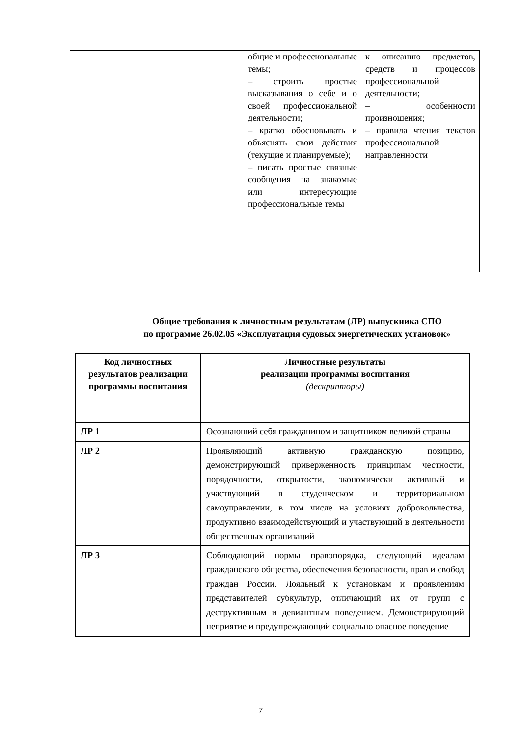| | | общие и профессиональные темы; – строить простые высказывания о себе и о своей профессиональной деятельности; – кратко обосновывать и объяснять свои действия (текущие и планируемые); – писать простые связные сообщения на знакомые или интересующие профессиональные темы | к описанию предметов, средств и процессов профессиональной деятельности; – особенности произношения; – правила чтения текстов профессиональной направленности |
Общие требования к личностным результатам (ЛР) выпускника СПО
по программе 26.02.05 «Эксплуатация судовых энергетических установок»
| Код личностных результатов реализации программы воспитания | Личностные результаты реализации программы воспитания (дескрипторы) |
| --- | --- |
| ЛР 1 | Осознающий себя гражданином и защитником великой страны |
| ЛР 2 | Проявляющий активную гражданскую позицию, демонстрирующий приверженность принципам честности, порядочности, открытости, экономически активный и участвующий в студенческом и территориальном самоуправлении, в том числе на условиях добровольчества, продуктивно взаимодействующий и участвующий в деятельности общественных организаций |
| ЛР 3 | Соблюдающий нормы правопорядка, следующий идеалам гражданского общества, обеспечения безопасности, прав и свобод граждан России. Лояльный к установкам и проявлениям представителей субкультур, отличающий их от групп с деструктивным и девиантным поведением. Демонстрирующий неприятие и предупреждающий социально опасное поведение |
7